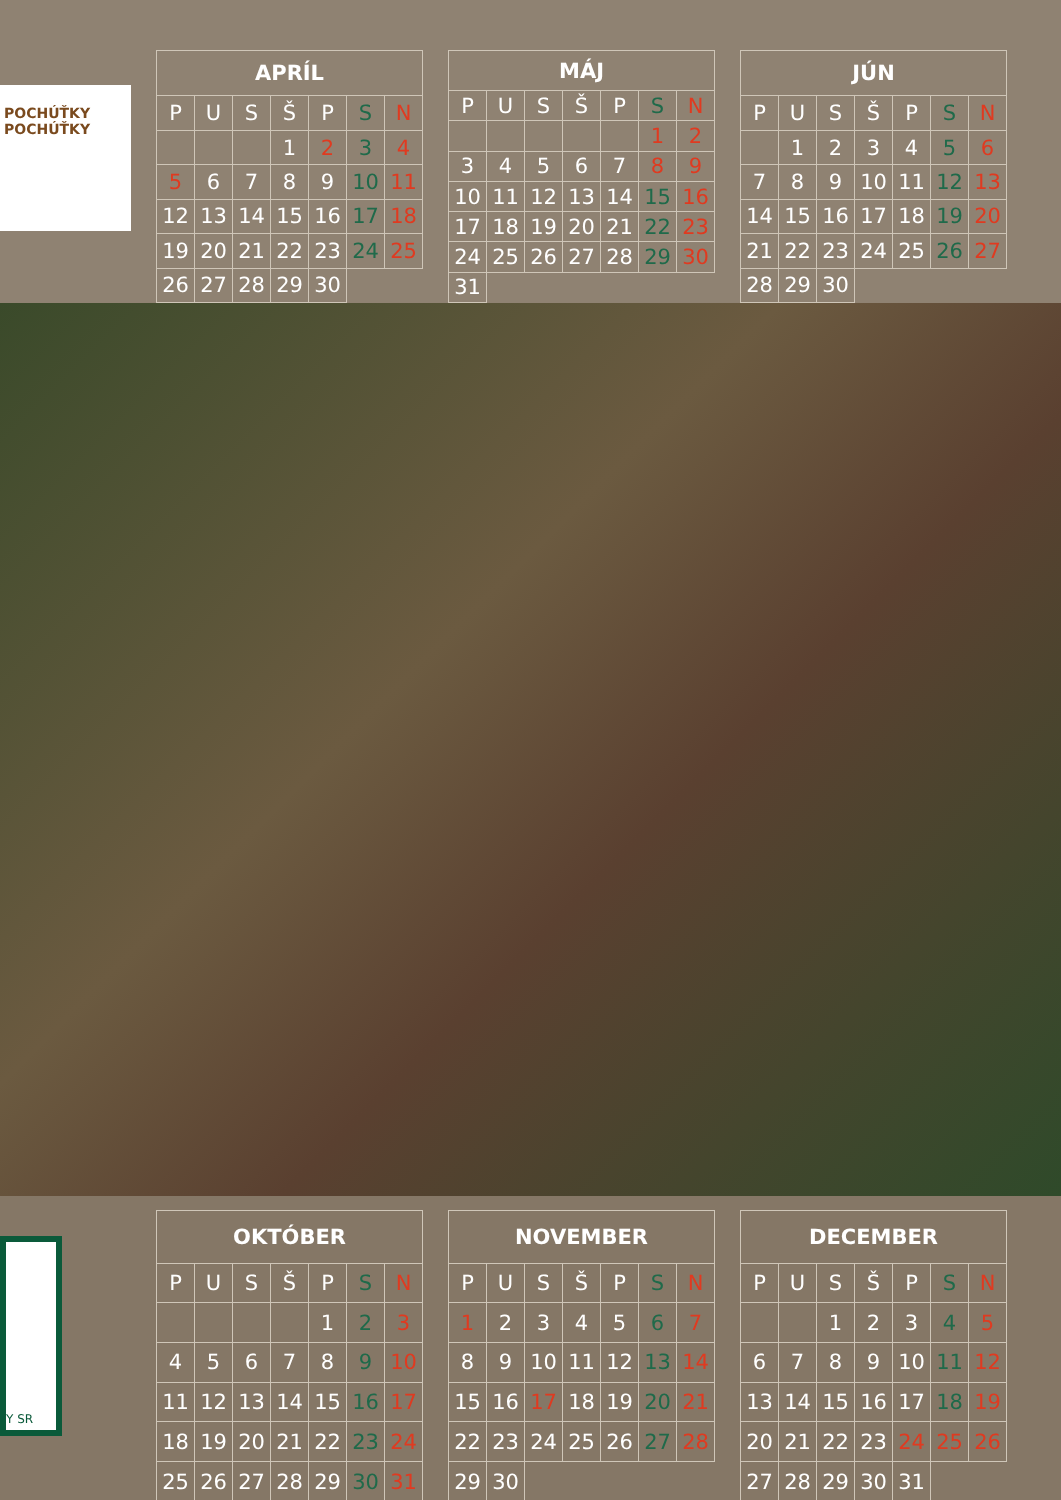POCHÚŤKY POCHÚŤKY
| APRÍL | | | | | | |
| --- | --- | --- | --- | --- | --- | --- |
| P | U | S | Š | P | S | N |
| | | | 1 | 2 | 3 | 4 |
| 5 | 6 | 7 | 8 | 9 | 10 | 11 |
| 12 | 13 | 14 | 15 | 16 | 17 | 18 |
| 19 | 20 | 21 | 22 | 23 | 24 | 25 |
| 26 | 27 | 28 | 29 | 30 | | |
| MÁJ | | | | | | |
| --- | --- | --- | --- | --- | --- | --- |
| P | U | S | Š | P | S | N |
| | | | | | 1 | 2 |
| 3 | 4 | 5 | 6 | 7 | 8 | 9 |
| 10 | 11 | 12 | 13 | 14 | 15 | 16 |
| 17 | 18 | 19 | 20 | 21 | 22 | 23 |
| 24 | 25 | 26 | 27 | 28 | 29 | 30 |
| 31 | | | | | | |
| JÚN | | | | | | |
| --- | --- | --- | --- | --- | --- | --- |
| P | U | S | Š | P | S | N |
| | 1 | 2 | 3 | 4 | 5 | 6 |
| 7 | 8 | 9 | 10 | 11 | 12 | 13 |
| 14 | 15 | 16 | 17 | 18 | 19 | 20 |
| 21 | 22 | 23 | 24 | 25 | 26 | 27 |
| 28 | 29 | 30 | | | | |
Y SR
| OKTÓBER | | | | | | |
| --- | --- | --- | --- | --- | --- | --- |
| P | U | S | Š | P | S | N |
| | | | | 1 | 2 | 3 |
| 4 | 5 | 6 | 7 | 8 | 9 | 10 |
| 11 | 12 | 13 | 14 | 15 | 16 | 17 |
| 18 | 19 | 20 | 21 | 22 | 23 | 24 |
| 25 | 26 | 27 | 28 | 29 | 30 | 31 |
| NOVEMBER | | | | | | |
| --- | --- | --- | --- | --- | --- | --- |
| P | U | S | Š | P | S | N |
| 1 | 2 | 3 | 4 | 5 | 6 | 7 |
| 8 | 9 | 10 | 11 | 12 | 13 | 14 |
| 15 | 16 | 17 | 18 | 19 | 20 | 21 |
| 22 | 23 | 24 | 25 | 26 | 27 | 28 |
| 29 | 30 | | | | | |
| DECEMBER | | | | | | |
| --- | --- | --- | --- | --- | --- | --- |
| P | U | S | Š | P | S | N |
| | | 1 | 2 | 3 | 4 | 5 |
| 6 | 7 | 8 | 9 | 10 | 11 | 12 |
| 13 | 14 | 15 | 16 | 17 | 18 | 19 |
| 20 | 21 | 22 | 23 | 24 | 25 | 26 |
| 27 | 28 | 29 | 30 | 31 | | |